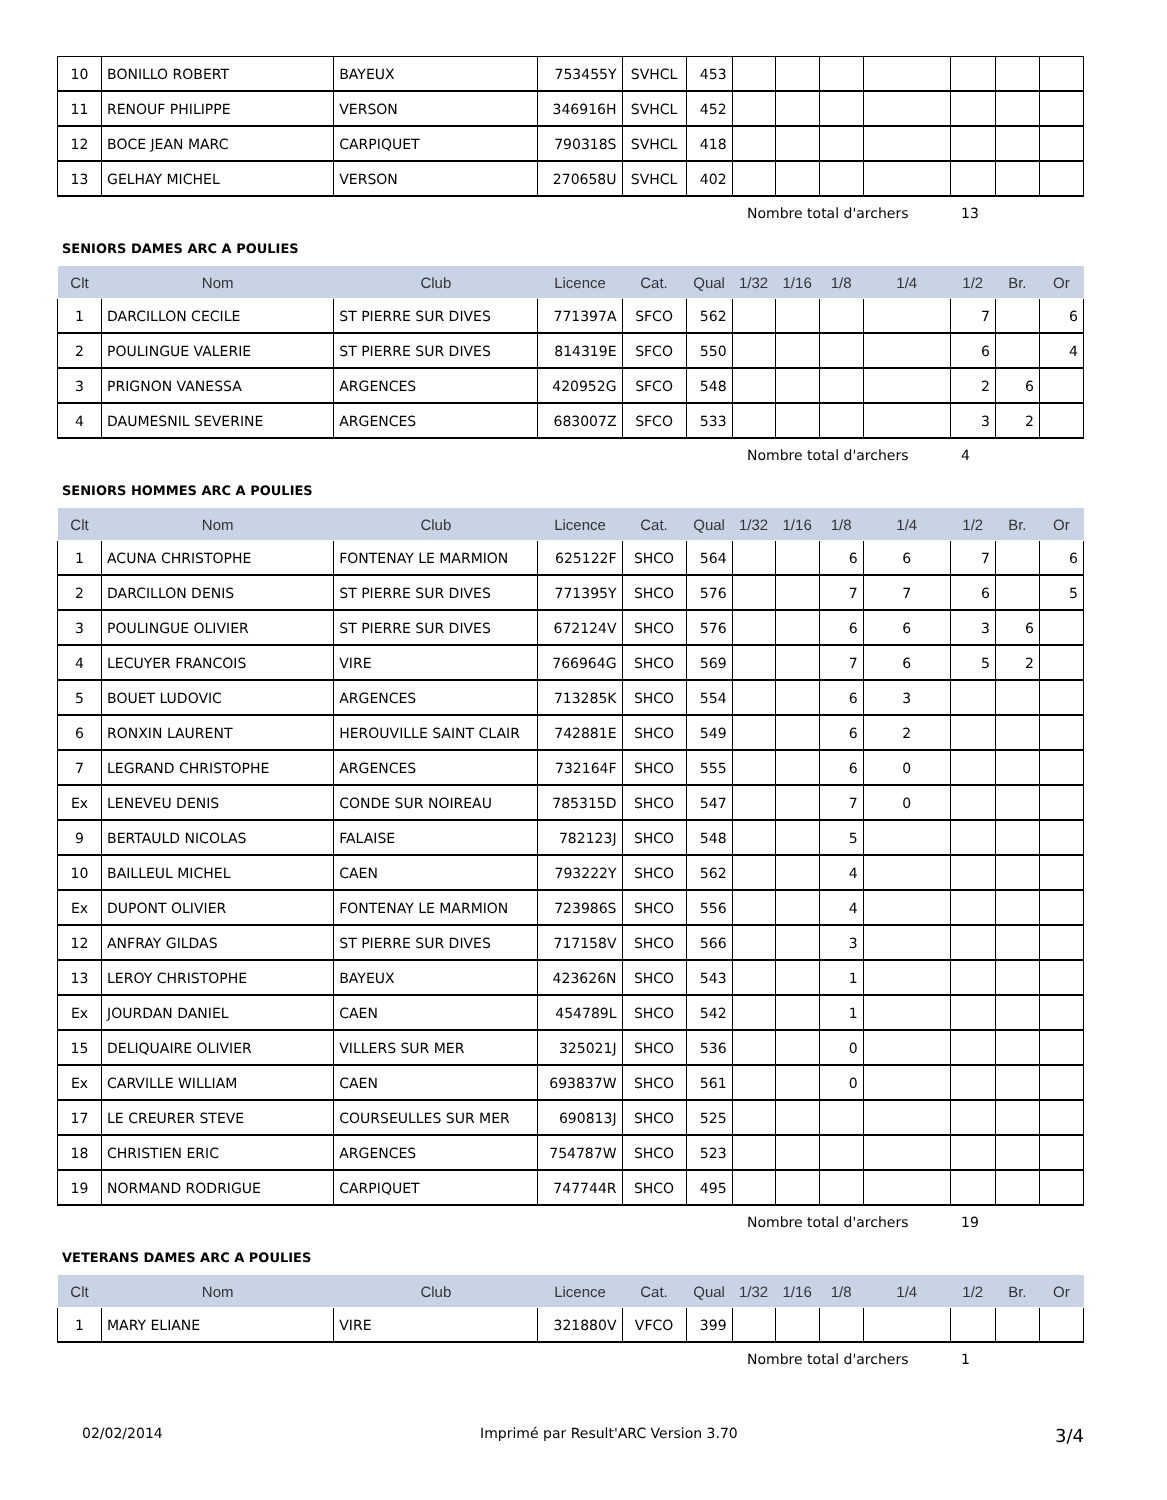| 10 | BONILLO ROBERT | BAYEUX | 753455Y | SVHCL | 453 | | | | | | | |
| 11 | RENOUF PHILIPPE | VERSON | 346916H | SVHCL | 452 | | | | | | | |
| 12 | BOCE JEAN MARC | CARPIQUET | 790318S | SVHCL | 418 | | | | | | | |
| 13 | GELHAY MICHEL | VERSON | 270658U | SVHCL | 402 | | | | | | | |
Nombre total d'archers 13
SENIORS DAMES ARC A POULIES
| Clt | Nom | Club | Licence | Cat. | Qual | 1/32 | 1/16 | 1/8 | 1/4 | 1/2 | Br. | Or |
| --- | --- | --- | --- | --- | --- | --- | --- | --- | --- | --- | --- | --- |
| 1 | DARCILLON CECILE | ST PIERRE SUR DIVES | 771397A | SFCO | 562 | | | | | 7 | | 6 |
| 2 | POULINGUE VALERIE | ST PIERRE SUR DIVES | 814319E | SFCO | 550 | | | | | 6 | | 4 |
| 3 | PRIGNON VANESSA | ARGENCES | 420952G | SFCO | 548 | | | | | 2 | 6 | |
| 4 | DAUMESNIL SEVERINE | ARGENCES | 683007Z | SFCO | 533 | | | | | 3 | 2 | |
Nombre total d'archers 4
SENIORS HOMMES ARC A POULIES
| Clt | Nom | Club | Licence | Cat. | Qual | 1/32 | 1/16 | 1/8 | 1/4 | 1/2 | Br. | Or |
| --- | --- | --- | --- | --- | --- | --- | --- | --- | --- | --- | --- | --- |
| 1 | ACUNA CHRISTOPHE | FONTENAY LE MARMION | 625122F | SHCO | 564 | | | 6 | 6 | 7 | | 6 |
| 2 | DARCILLON DENIS | ST PIERRE SUR DIVES | 771395Y | SHCO | 576 | | | 7 | 7 | 6 | | 5 |
| 3 | POULINGUE OLIVIER | ST PIERRE SUR DIVES | 672124V | SHCO | 576 | | | 6 | 6 | 3 | 6 | |
| 4 | LECUYER FRANCOIS | VIRE | 766964G | SHCO | 569 | | | 7 | 6 | 5 | 2 | |
| 5 | BOUET LUDOVIC | ARGENCES | 713285K | SHCO | 554 | | | 6 | 3 | | | |
| 6 | RONXIN LAURENT | HEROUVILLE SAINT CLAIR | 742881E | SHCO | 549 | | | 6 | 2 | | | |
| 7 | LEGRAND CHRISTOPHE | ARGENCES | 732164F | SHCO | 555 | | | 6 | 0 | | | |
| Ex | LENEVEU DENIS | CONDE SUR NOIREAU | 785315D | SHCO | 547 | | | 7 | 0 | | | |
| 9 | BERTAULD NICOLAS | FALAISE | 782123J | SHCO | 548 | | | 5 | | | | |
| 10 | BAILLEUL MICHEL | CAEN | 793222Y | SHCO | 562 | | | 4 | | | | |
| Ex | DUPONT OLIVIER | FONTENAY LE MARMION | 723986S | SHCO | 556 | | | 4 | | | | |
| 12 | ANFRAY GILDAS | ST PIERRE SUR DIVES | 717158V | SHCO | 566 | | | 3 | | | | |
| 13 | LEROY CHRISTOPHE | BAYEUX | 423626N | SHCO | 543 | | | 1 | | | | |
| Ex | JOURDAN DANIEL | CAEN | 454789L | SHCO | 542 | | | 1 | | | | |
| 15 | DELIQUAIRE OLIVIER | VILLERS SUR MER | 325021J | SHCO | 536 | | | 0 | | | | |
| Ex | CARVILLE WILLIAM | CAEN | 693837W | SHCO | 561 | | | 0 | | | | |
| 17 | LE CREURER STEVE | COURSEULLES SUR MER | 690813J | SHCO | 525 | | | | | | | |
| 18 | CHRISTIEN ERIC | ARGENCES | 754787W | SHCO | 523 | | | | | | | |
| 19 | NORMAND RODRIGUE | CARPIQUET | 747744R | SHCO | 495 | | | | | | | |
Nombre total d'archers 19
VETERANS DAMES ARC A POULIES
| Clt | Nom | Club | Licence | Cat. | Qual | 1/32 | 1/16 | 1/8 | 1/4 | 1/2 | Br. | Or |
| --- | --- | --- | --- | --- | --- | --- | --- | --- | --- | --- | --- | --- |
| 1 | MARY ELIANE | VIRE | 321880V | VFCO | 399 | | | | | | | |
Nombre total d'archers 1
02/02/2014 Imprimé par Result'ARC Version 3.70 3/4